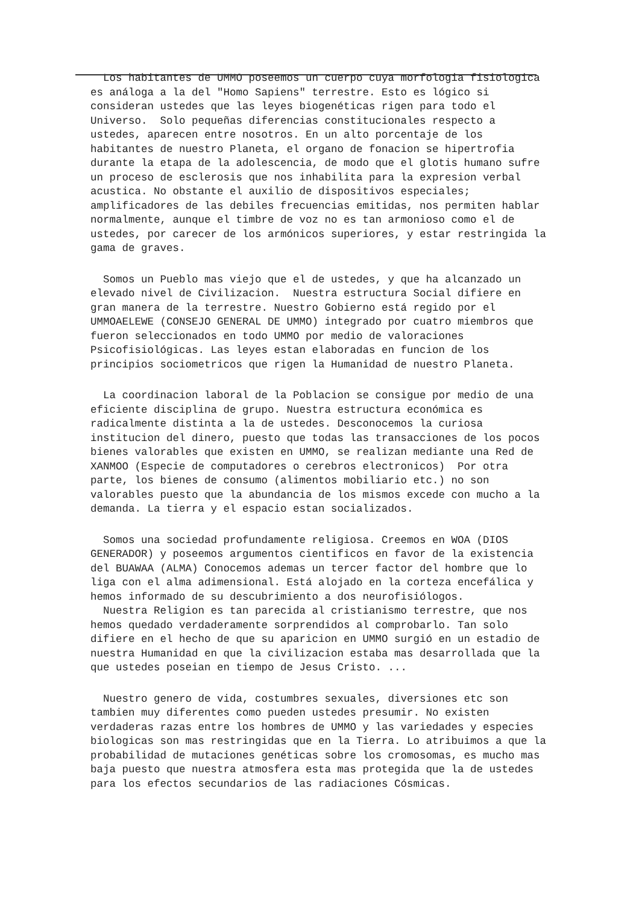Los habitantes de UMMO poseemos un cuerpo cuya morfologia fisiologica es análoga a la del "Homo Sapiens" terrestre. Esto es lógico si consideran ustedes que las leyes biogenéticas rigen para todo el Universo. Solo pequeñas diferencias constitucionales respecto a ustedes, aparecen entre nosotros. En un alto porcentaje de los habitantes de nuestro Planeta, el organo de fonacion se hipertrofia durante la etapa de la adolescencia, de modo que el glotis humano sufre un proceso de esclerosis que nos inhabilita para la expresion verbal acustica. No obstante el auxilio de dispositivos especiales; amplificadores de las debiles frecuencias emitidas, nos permiten hablar normalmente, aunque el timbre de voz no es tan armonioso como el de ustedes, por carecer de los armónicos superiores, y estar restringida la gama de graves.
Somos un Pueblo mas viejo que el de ustedes, y que ha alcanzado un elevado nivel de Civilizacion. Nuestra estructura Social difiere en gran manera de la terrestre. Nuestro Gobierno está regido por el UMMOAELEWE (CONSEJO GENERAL DE UMMO) integrado por cuatro miembros que fueron seleccionados en todo UMMO por medio de valoraciones Psicofisiológicas. Las leyes estan elaboradas en funcion de los principios sociometricos que rigen la Humanidad de nuestro Planeta.
La coordinacion laboral de la Poblacion se consigue por medio de una eficiente disciplina de grupo. Nuestra estructura económica es radicalmente distinta a la de ustedes. Desconocemos la curiosa institucion del dinero, puesto que todas las transacciones de los pocos bienes valorables que existen en UMMO, se realizan mediante una Red de XANMOO (Especie de computadores o cerebros electronicos) Por otra parte, los bienes de consumo (alimentos mobiliario etc.) no son valorables puesto que la abundancia de los mismos excede con mucho a la demanda. La tierra y el espacio estan socializados.
Somos una sociedad profundamente religiosa. Creemos en WOA (DIOS GENERADOR) y poseemos argumentos cientificos en favor de la existencia del BUAWAA (ALMA) Conocemos ademas un tercer factor del hombre que lo liga con el alma adimensional. Está alojado en la corteza encefálica y hemos informado de su descubrimiento a dos neurofisiólogos. Nuestra Religion es tan parecida al cristianismo terrestre, que nos hemos quedado verdaderamente sorprendidos al comprobarlo. Tan solo difiere en el hecho de que su aparicion en UMMO surgió en un estadio de nuestra Humanidad en que la civilizacion estaba mas desarrollada que la que ustedes poseian en tiempo de Jesus Cristo. ...
Nuestro genero de vida, costumbres sexuales, diversiones etc son tambien muy diferentes como pueden ustedes presumir. No existen verdaderas razas entre los hombres de UMMO y las variedades y especies biologicas son mas restringidas que en la Tierra. Lo atribuimos a que la probabilidad de mutaciones genéticas sobre los cromosomas, es mucho mas baja puesto que nuestra atmosfera esta mas protegida que la de ustedes para los efectos secundarios de las radiaciones Cósmicas.